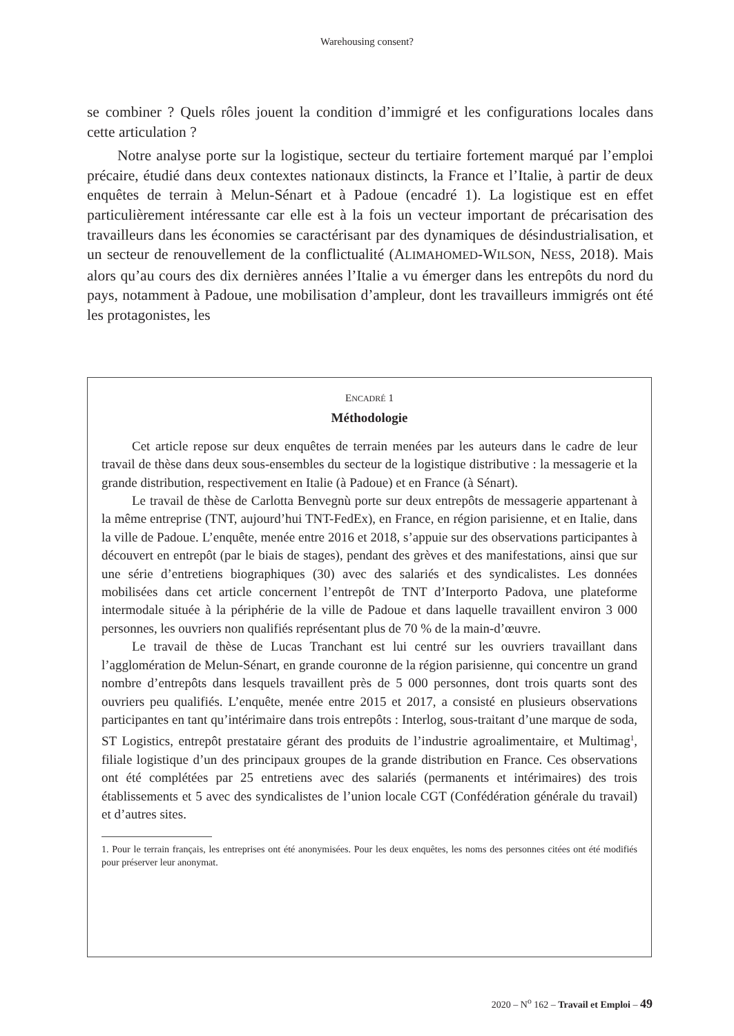Warehousing consent?
se combiner ? Quels rôles jouent la condition d’immigré et les configurations locales dans cette articulation ?
Notre analyse porte sur la logistique, secteur du tertiaire fortement marqué par l’emploi précaire, étudié dans deux contextes nationaux distincts, la France et l’Italie, à partir de deux enquêtes de terrain à Melun-Sénart et à Padoue (encadré 1). La logistique est en effet particulièrement intéressante car elle est à la fois un vecteur important de précarisation des travailleurs dans les économies se caractérisant par des dynamiques de désindustrialisation, et un secteur de renouvellement de la conflictualité (ALIMAHOMED-WILSON, NESS, 2018). Mais alors qu’au cours des dix dernières années l’Italie a vu émerger dans les entrepôts du nord du pays, notamment à Padoue, une mobilisation d’ampleur, dont les travailleurs immigrés ont été les protagonistes, les
ENCADRÉ 1
Méthodologie
Cet article repose sur deux enquêtes de terrain menées par les auteurs dans le cadre de leur travail de thèse dans deux sous-ensembles du secteur de la logistique distributive : la messagerie et la grande distribution, respectivement en Italie (à Padoue) et en France (à Sénart).
Le travail de thèse de Carlotta Benvegnù porte sur deux entrepôts de messagerie appartenant à la même entreprise (TNT, aujourd’hui TNT-FedEx), en France, en région parisienne, et en Italie, dans la ville de Padoue. L’enquête, menée entre 2016 et 2018, s’appuie sur des observations participantes à découvert en entrepôt (par le biais de stages), pendant des grèves et des manifestations, ainsi que sur une série d’entretiens biographiques (30) avec des salariés et des syndicalistes. Les données mobilisées dans cet article concernent l’entrepôt de TNT d’Interporto Padova, une plateforme intermodale située à la périphérie de la ville de Padoue et dans laquelle travaillent environ 3 000 personnes, les ouvriers non qualifiés représentant plus de 70 % de la main-d’œuvre.
Le travail de thèse de Lucas Tranchant est lui centré sur les ouvriers travaillant dans l’agglomération de Melun-Sénart, en grande couronne de la région parisienne, qui concentre un grand nombre d’entrepôts dans lesquels travaillent près de 5 000 personnes, dont trois quarts sont des ouvriers peu qualifiés. L’enquête, menée entre 2015 et 2017, a consisté en plusieurs observations participantes en tant qu’intérimaire dans trois entrepôts : Interlog, sous-traitant d’une marque de soda, ST Logistics, entrepôt prestataire gérant des produits de l’industrie agroalimentaire, et Multimag<sup>1</sup>, filiale logistique d’un des principaux groupes de la grande distribution en France. Ces observations ont été complétées par 25 entretiens avec des salariés (permanents et intérimaires) des trois établissements et 5 avec des syndicalistes de l’union locale CGT (Confédération générale du travail) et d’autres sites.
1. Pour le terrain français, les entreprises ont été anonymisées. Pour les deux enquêtes, les noms des personnes citées ont été modifiés pour préserver leur anonymat.
2020 – N<sup>o</sup> 162 – Travail et Emploi – 49